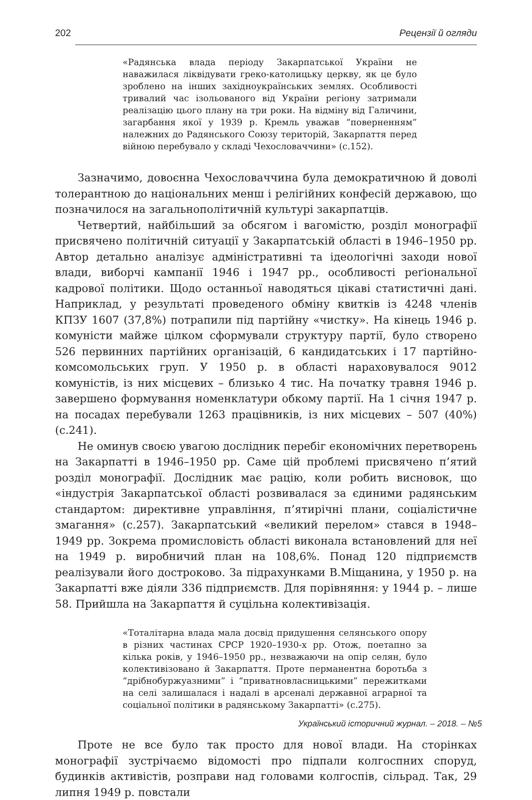202 Рецензії й огляди
«Радянська влада періоду Закарпатської України не наважилася ліквідувати греко-католицьку церкву, як це було зроблено на інших західноукраїнських землях. Особливості тривалий час ізольованого від України регіону затримали реалізацію цього плану на три роки. На відміну від Галичини, загарбання якої у 1939 р. Кремль уважав “поверненням” належних до Радянського Союзу територій, Закарпаття перед війною перебувало у складі Чехословаччини» (с.152).
Зазначимо, довоєнна Чехословаччина була демократичною й доволі толерантною до національних менш і релігійних конфесій державою, що позначилося на загальнополітичній культурі закарпатців.
Четвертий, найбільший за обсягом і вагомістю, розділ монографії присвячено політичній ситуації у Закарпатській області в 1946–1950 рр. Автор детально аналізує адміністративні та ідеологічні заходи нової влади, виборчі кампанії 1946 і 1947 рр., особливості реґіональної кадрової політики. Щодо останньої наводяться цікаві статистичні дані. Наприклад, у результаті проведеного обміну квитків із 4248 членів КПЗУ 1607 (37,8%) потрапили під партійну «чистку». На кінець 1946 р. комуністи майже цілком сформували структуру партії, було створено 526 первинних партійних організацій, 6 кандидатських і 17 партійно-комсомольських груп. У 1950 р. в області нараховувалося 9012 комуністів, із них місцевих – близько 4 тис. На початку травня 1946 р. завершено формування номенклатури обкому партії. На 1 січня 1947 р. на посадах перебували 1263 працівників, із них місцевих – 507 (40%) (с.241).
Не оминув своєю увагою дослідник перебіг економічних перетворень на Закарпатті в 1946–1950 рр. Саме цій проблемі присвячено п’ятий розділ монографії. Дослідник має рацію, коли робить висновок, що «індустрія Закарпатської області розвивалася за єдиними радянським стандартом: директивне управління, п’ятирічні плани, соціалістичне змагання» (с.257). Закарпатський «великий перелом» стався в 1948–1949 рр. Зокрема промисловість області виконала встановлений для неї на 1949 р. виробничий план на 108,6%. Понад 120 підприємств реалізували його достроково. За підрахунками В.Міщанина, у 1950 р. на Закарпатті вже діяли 336 підприємств. Для порівняння: у 1944 р. – лише 58. Прийшла на Закарпаття й суцільна колективізація.
«Тоталітарна влада мала досвід придушення селянського опору в різних частинах СРСР 1920–1930-х рр. Отож, поетапно за кілька років, у 1946–1950 рр., незважаючи на опір селян, було колективізовано й Закарпаття. Проте перманентна боротьба з “дрібнобуржуазними” і “приватновласницькими” пережитками на селі залишалася і надалі в арсеналі державної аграрної та соціальної політики в радянському Закарпатті» (с.275).
Проте не все було так просто для нової влади. На сторінках монографії зустрічаємо відомості про підпали колгоспних споруд, будинків активістів, розправи над головами колгоспів, сільрад. Так, 29 липня 1949 р. повстали
Український історичний журнал. – 2018. – №5